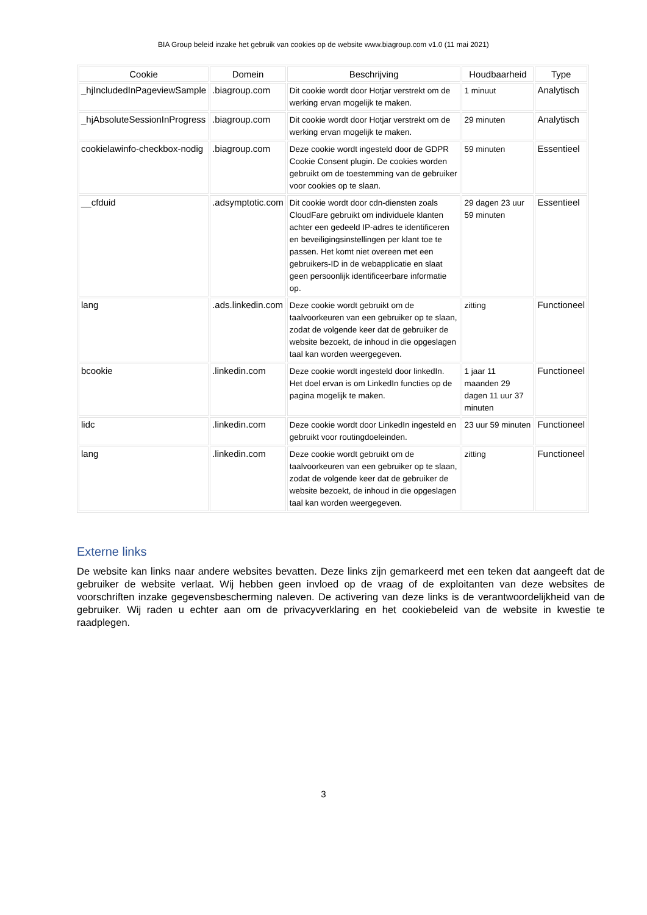BIA Group beleid inzake het gebruik van cookies op de website www.biagroup.com v1.0 (11 mai 2021)
| Cookie | Domein | Beschrijving | Houdbaarheid | Type |
| --- | --- | --- | --- | --- |
| _hjIncludedInPageviewSample | .biagroup.com | Dit cookie wordt door Hotjar verstrekt om de werking ervan mogelijk te maken. | 1 minuut | Analytisch |
| _hjAbsoluteSessionInProgress | .biagroup.com | Dit cookie wordt door Hotjar verstrekt om de werking ervan mogelijk te maken. | 29 minuten | Analytisch |
| cookielawinfo-checkbox-nodig | .biagroup.com | Deze cookie wordt ingesteld door de GDPR Cookie Consent plugin. De cookies worden gebruikt om de toestemming van de gebruiker voor cookies op te slaan. | 59 minuten | Essentieel |
| __cfduid | .adsymptotic.com | Dit cookie wordt door cdn-diensten zoals CloudFare gebruikt om individuele klanten achter een gedeeld IP-adres te identificeren en beveiligingsinstellingen per klant toe te passen. Het komt niet overeen met een gebruikers-ID in de webapplicatie en slaat geen persoonlijk identificeerbare informatie op. | 29 dagen 23 uur 59 minuten | Essentieel |
| lang | .ads.linkedin.com | Deze cookie wordt gebruikt om de taalvoorkeuren van een gebruiker op te slaan, zodat de volgende keer dat de gebruiker de website bezoekt, de inhoud in die opgeslagen taal kan worden weergegeven. | zitting | Functioneel |
| bcookie | .linkedin.com | Deze cookie wordt ingesteld door linkedIn. Het doel ervan is om LinkedIn functies op de pagina mogelijk te maken. | 1 jaar 11 maanden 29 dagen 11 uur 37 minuten | Functioneel |
| lidc | .linkedin.com | Deze cookie wordt door LinkedIn ingesteld en gebruikt voor routingdoeleinden. | 23 uur 59 minuten | Functioneel |
| lang | .linkedin.com | Deze cookie wordt gebruikt om de taalvoorkeuren van een gebruiker op te slaan, zodat de volgende keer dat de gebruiker de website bezoekt, de inhoud in die opgeslagen taal kan worden weergegeven. | zitting | Functioneel |
Externe links
De website kan links naar andere websites bevatten. Deze links zijn gemarkeerd met een teken dat aangeeft dat de gebruiker de website verlaat. Wij hebben geen invloed op de vraag of de exploitanten van deze websites de voorschriften inzake gegevensbescherming naleven. De activering van deze links is de verantwoordelijkheid van de gebruiker. Wij raden u echter aan om de privacyverklaring en het cookiebeleid van de website in kwestie te raadplegen.
3